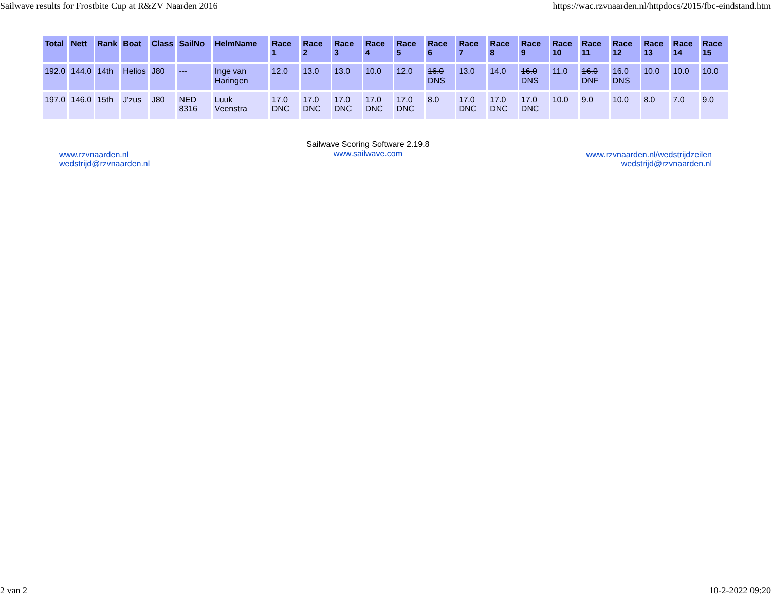Sailwave results for Frostbite Cup at R&ZV Naarden 2016 https://wac.rzvnaarden.nl/httpdocs/2015/fbc-eindstand.htm
| Total | Nett | Rank | Boat | Class | SailNo | HelmName | Race 1 | Race 2 | Race 3 | Race 4 | Race 5 | Race 6 | Race 7 | Race 8 | Race 9 | Race 10 | Race 11 | Race 12 | Race 13 | Race 14 | Race 15 |
| --- | --- | --- | --- | --- | --- | --- | --- | --- | --- | --- | --- | --- | --- | --- | --- | --- | --- | --- | --- | --- | --- |
| 192.0 | 144.0 | 14th | Helios | J80 | --- | Inge van Haringen | 12.0 | 13.0 | 13.0 | 10.0 | 12.0 | 16.0 DNS | 13.0 | 14.0 | 16.0 DNS | 11.0 | 16.0 DNF | 16.0 DNS | 10.0 | 10.0 | 10.0 |
| 197.0 | 146.0 | 15th | J'zus | J80 | NED 8316 | Luuk Veenstra | 17.0 DNC | 17.0 DNC | 17.0 DNC | 17.0 DNC | 17.0 DNC | 8.0 | 17.0 DNC | 17.0 DNC | 17.0 DNC | 10.0 | 9.0 | 10.0 | 8.0 | 7.0 | 9.0 |
www.rzvnaarden.nl
wedstrijd@rzvnaarden.nl
Sailwave Scoring Software 2.19.8
www.sailwave.com
www.rzvnaarden.nl/wedstrijdzeilen
wedstrijd@rzvnaarden.nl
2 van 2 10-2-2022 09:20